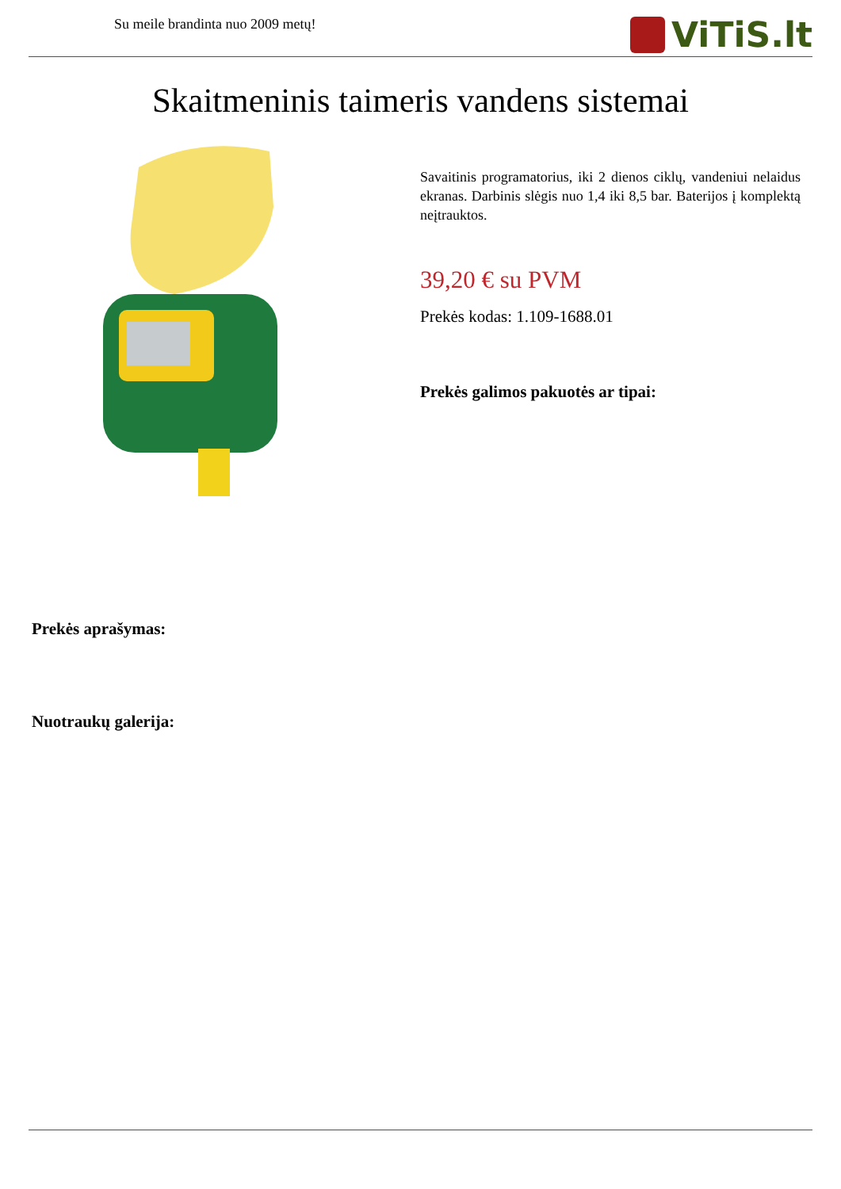Su meile brandinta nuo 2009 metų!
ViTiS.lt
Skaitmeninis taimeris vandens sistemai
Savaitinis programatorius, iki 2 dienos ciklų, vandeniui nelaidus ekranas. Darbinis slėgis nuo 1,4 iki 8,5 bar. Baterijos į komplektą neįtrauktos.
39,20 € su PVM
Prekės kodas: 1.109-1688.01
Prekės galimos pakuotės ar tipai:
Prekės aprašymas:
Nuotraukų galerija: